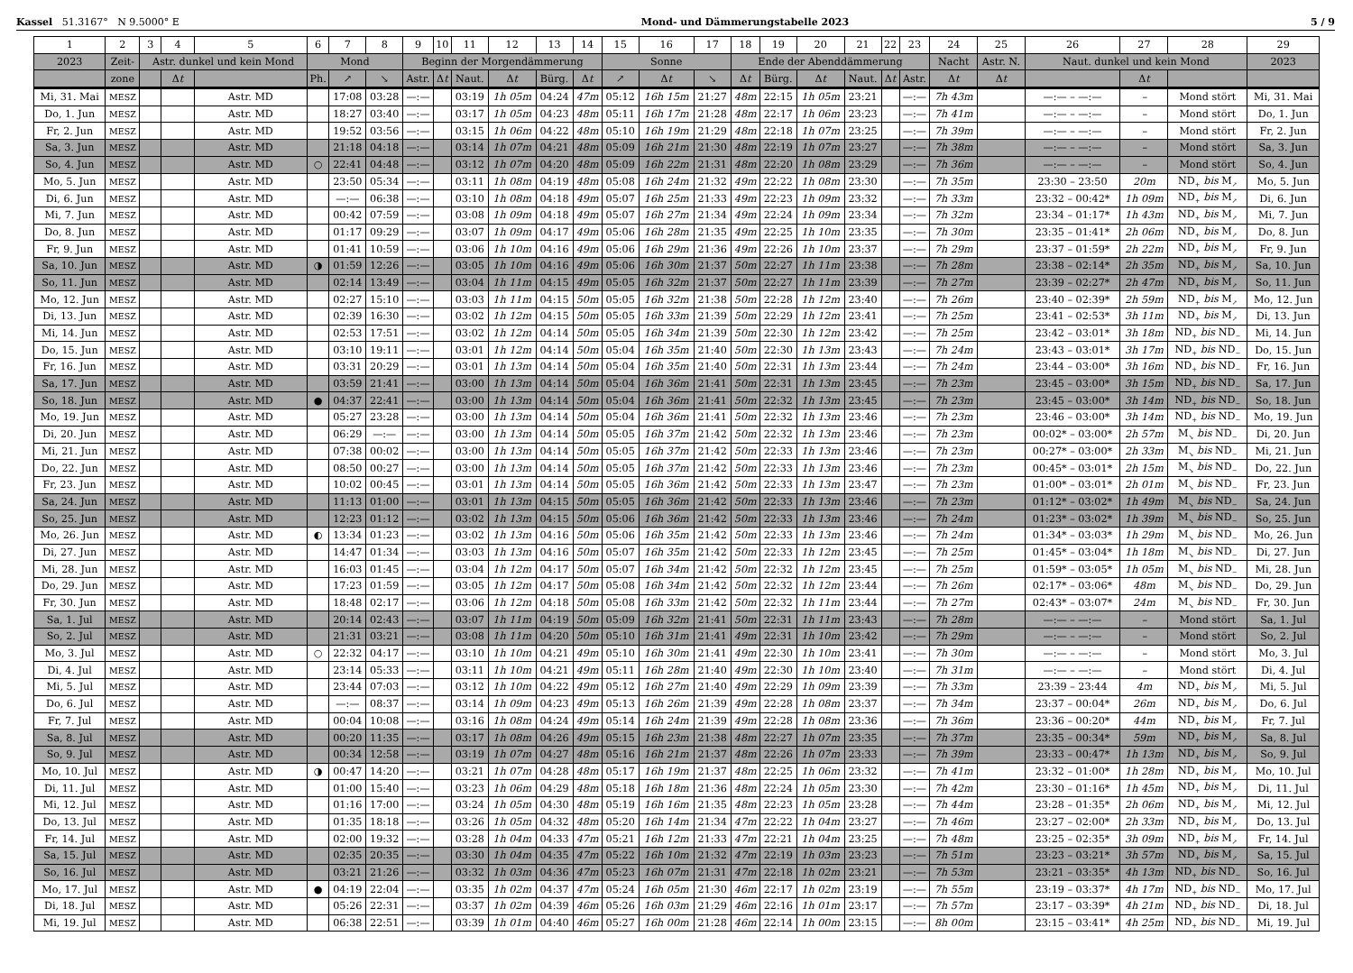Kassel 51.3167° N 9.5000° E Mond- und Dämmerungstabelle 2023 5 / 9
| 1 | 2 | 3 | 4 | 5 | 6 | 7 | 8 | 9 | 10 | 11 | 12 | 13 | 14 | 15 | 16 | 17 | 18 | 19 | 20 | 21 | 22 | 23 | 24 | 25 | 26 | 27 | 28 | 29 |
| --- | --- | --- | --- | --- | --- | --- | --- | --- | --- | --- | --- | --- | --- | --- | --- | --- | --- | --- | --- | --- | --- | --- | --- | --- | --- | --- | --- | --- |
| 2023 | Zeit- | Astr. dunkel und kein Mond | | | Mond | | | Beginn der Morgendämmerung | | | | | | Sonne | | | Ende der Abenddämmerung | | | | | | Nacht | Astr. N. | Naut. dunkel und kein Mond | | | 2023 |
| | zone | | Δ t | | Ph. | ↗ | ↘ | Astr. | Δ t | Naut. | Δ t | Bürg. | Δ t | ↗ | Δ t | ↘ | Δ t | Bürg. | Δ t | Naut. | Δ t | Astr. | Δ t | Δ t | | Δ t | | |
| Mi, 31. Mai | MESZ | | | Astr. MD | | 17:08 | 03:28 | —:— | | 03:19 | 1h 05m | 04:24 | 47m | 05:12 | 16h 15m | 21:27 | 48m | 22:15 | 1h 05m | 23:21 | | —:— | 7h 43m | | —:— – —:— | – | Mond stört | Mi, 31. Mai |
| Do, 1. Jun | MESZ | | | Astr. MD | | 18:27 | 03:40 | —:— | | 03:17 | 1h 05m | 04:23 | 48m | 05:11 | 16h 17m | 21:28 | 48m | 22:17 | 1h 06m | 23:23 | | —:— | 7h 41m | | —:— – —:— | – | Mond stört | Do, 1. Jun |
| Fr, 2. Jun | MESZ | | | Astr. MD | | 19:52 | 03:56 | —:— | | 03:15 | 1h 06m | 04:22 | 48m | 05:10 | 16h 19m | 21:29 | 48m | 22:18 | 1h 07m | 23:25 | | —:— | 7h 39m | | —:— – —:— | – | Mond stört | Fr, 2. Jun |
| Sa, 3. Jun | MESZ | | | Astr. MD | | 21:18 | 04:18 | —:— | | 03:14 | 1h 07m | 04:21 | 48m | 05:09 | 16h 21m | 21:30 | 48m | 22:19 | 1h 07m | 23:27 | | —:— | 7h 38m | | —:— – —:— | – | Mond stört | Sa, 3. Jun |
| So, 4. Jun | MESZ | | | Astr. MD | ○ | 22:41 | 04:48 | —:— | | 03:12 | 1h 07m | 04:20 | 48m | 05:09 | 16h 22m | 21:31 | 48m | 22:20 | 1h 08m | 23:29 | | —:— | 7h 36m | | —:— – —:— | – | Mond stört | So, 4. Jun |
| Mo, 5. Jun | MESZ | | | Astr. MD | | 23:50 | 05:34 | —:— | | 03:11 | 1h 08m | 04:19 | 48m | 05:08 | 16h 24m | 21:32 | 49m | 22:22 | 1h 08m | 23:30 | | —:— | 7h 35m | | 23:30 – 23:50 | 20m | ND<sub>+</sub> bis M<sub>↗</sub> | Mo, 5. Jun |
| Di, 6. Jun | MESZ | | | Astr. MD | | —:— | 06:38 | —:— | | 03:10 | 1h 08m | 04:18 | 49m | 05:07 | 16h 25m | 21:33 | 49m | 22:23 | 1h 09m | 23:32 | | —:— | 7h 33m | | 23:32 – 00:42* | 1h 09m | ND<sub>+</sub> bis M<sub>↗</sub> | Di, 6. Jun |
| Mi, 7. Jun | MESZ | | | Astr. MD | | 00:42 | 07:59 | —:— | | 03:08 | 1h 09m | 04:18 | 49m | 05:07 | 16h 27m | 21:34 | 49m | 22:24 | 1h 09m | 23:34 | | —:— | 7h 32m | | 23:34 – 01:17* | 1h 43m | ND<sub>+</sub> bis M<sub>↗</sub> | Mi, 7. Jun |
| Do, 8. Jun | MESZ | | | Astr. MD | | 01:17 | 09:29 | —:— | | 03:07 | 1h 09m | 04:17 | 49m | 05:06 | 16h 28m | 21:35 | 49m | 22:25 | 1h 10m | 23:35 | | —:— | 7h 30m | | 23:35 – 01:41* | 2h 06m | ND<sub>+</sub> bis M<sub>↗</sub> | Do, 8. Jun |
| Fr, 9. Jun | MESZ | | | Astr. MD | | 01:41 | 10:59 | —:— | | 03:06 | 1h 10m | 04:16 | 49m | 05:06 | 16h 29m | 21:36 | 49m | 22:26 | 1h 10m | 23:37 | | —:— | 7h 29m | | 23:37 – 01:59* | 2h 22m | ND<sub>+</sub> bis M<sub>↗</sub> | Fr, 9. Jun |
| Sa, 10. Jun | MESZ | | | Astr. MD | ◑ | 01:59 | 12:26 | —:— | | 03:05 | 1h 10m | 04:16 | 49m | 05:06 | 16h 30m | 21:37 | 50m | 22:27 | 1h 11m | 23:38 | | —:— | 7h 28m | | 23:38 – 02:14* | 2h 35m | ND<sub>+</sub> bis M<sub>↗</sub> | Sa, 10. Jun |
| So, 11. Jun | MESZ | | | Astr. MD | | 02:14 | 13:49 | —:— | | 03:04 | 1h 11m | 04:15 | 49m | 05:05 | 16h 32m | 21:37 | 50m | 22:27 | 1h 11m | 23:39 | | —:— | 7h 27m | | 23:39 – 02:27* | 2h 47m | ND<sub>+</sub> bis M<sub>↗</sub> | So, 11. Jun |
| Mo, 12. Jun | MESZ | | | Astr. MD | | 02:27 | 15:10 | —:— | | 03:03 | 1h 11m | 04:15 | 50m | 05:05 | 16h 32m | 21:38 | 50m | 22:28 | 1h 12m | 23:40 | | —:— | 7h 26m | | 23:40 – 02:39* | 2h 59m | ND<sub>+</sub> bis M<sub>↗</sub> | Mo, 12. Jun |
| Di, 13. Jun | MESZ | | | Astr. MD | | 02:39 | 16:30 | —:— | | 03:02 | 1h 12m | 04:15 | 50m | 05:05 | 16h 33m | 21:39 | 50m | 22:29 | 1h 12m | 23:41 | | —:— | 7h 25m | | 23:41 – 02:53* | 3h 11m | ND<sub>+</sub> bis M<sub>↗</sub> | Di, 13. Jun |
| Mi, 14. Jun | MESZ | | | Astr. MD | | 02:53 | 17:51 | —:— | | 03:02 | 1h 12m | 04:14 | 50m | 05:05 | 16h 34m | 21:39 | 50m | 22:30 | 1h 12m | 23:42 | | —:— | 7h 25m | | 23:42 – 03:01* | 3h 18m | ND<sub>+</sub> bis ND<sub>−</sub> | Mi, 14. Jun |
| Do, 15. Jun | MESZ | | | Astr. MD | | 03:10 | 19:11 | —:— | | 03:01 | 1h 12m | 04:14 | 50m | 05:04 | 16h 35m | 21:40 | 50m | 22:30 | 1h 13m | 23:43 | | —:— | 7h 24m | | 23:43 – 03:01* | 3h 17m | ND<sub>+</sub> bis ND<sub>−</sub> | Do, 15. Jun |
| Fr, 16. Jun | MESZ | | | Astr. MD | | 03:31 | 20:29 | —:— | | 03:01 | 1h 13m | 04:14 | 50m | 05:04 | 16h 35m | 21:40 | 50m | 22:31 | 1h 13m | 23:44 | | —:— | 7h 24m | | 23:44 – 03:00* | 3h 16m | ND<sub>+</sub> bis ND<sub>−</sub> | Fr, 16. Jun |
| Sa, 17. Jun | MESZ | | | Astr. MD | | 03:59 | 21:41 | —:— | | 03:00 | 1h 13m | 04:14 | 50m | 05:04 | 16h 36m | 21:41 | 50m | 22:31 | 1h 13m | 23:45 | | —:— | 7h 23m | | 23:45 – 03:00* | 3h 15m | ND<sub>+</sub> bis ND<sub>−</sub> | Sa, 17. Jun |
| So, 18. Jun | MESZ | | | Astr. MD | ● | 04:37 | 22:41 | —:— | | 03:00 | 1h 13m | 04:14 | 50m | 05:04 | 16h 36m | 21:41 | 50m | 22:32 | 1h 13m | 23:45 | | —:— | 7h 23m | | 23:45 – 03:00* | 3h 14m | ND<sub>+</sub> bis ND<sub>−</sub> | So, 18. Jun |
| Mo, 19. Jun | MESZ | | | Astr. MD | | 05:27 | 23:28 | —:— | | 03:00 | 1h 13m | 04:14 | 50m | 05:04 | 16h 36m | 21:41 | 50m | 22:32 | 1h 13m | 23:46 | | —:— | 7h 23m | | 23:46 – 03:00* | 3h 14m | ND<sub>+</sub> bis ND<sub>−</sub> | Mo, 19. Jun |
| Di, 20. Jun | MESZ | | | Astr. MD | | 06:29 | —:— | —:— | | 03:00 | 1h 13m | 04:14 | 50m | 05:05 | 16h 37m | 21:42 | 50m | 22:32 | 1h 13m | 23:46 | | —:— | 7h 23m | | 00:02* – 03:00* | 2h 57m | M<sub>↘</sub> bis ND<sub>−</sub> | Di, 20. Jun |
| Mi, 21. Jun | MESZ | | | Astr. MD | | 07:38 | 00:02 | —:— | | 03:00 | 1h 13m | 04:14 | 50m | 05:05 | 16h 37m | 21:42 | 50m | 22:33 | 1h 13m | 23:46 | | —:— | 7h 23m | | 00:27* – 03:00* | 2h 33m | M<sub>↘</sub> bis ND<sub>−</sub> | Mi, 21. Jun |
| Do, 22. Jun | MESZ | | | Astr. MD | | 08:50 | 00:27 | —:— | | 03:00 | 1h 13m | 04:14 | 50m | 05:05 | 16h 37m | 21:42 | 50m | 22:33 | 1h 13m | 23:46 | | —:— | 7h 23m | | 00:45* – 03:01* | 2h 15m | M<sub>↘</sub> bis ND<sub>−</sub> | Do, 22. Jun |
| Fr, 23. Jun | MESZ | | | Astr. MD | | 10:02 | 00:45 | —:— | | 03:01 | 1h 13m | 04:14 | 50m | 05:05 | 16h 36m | 21:42 | 50m | 22:33 | 1h 13m | 23:47 | | —:— | 7h 23m | | 01:00* – 03:01* | 2h 01m | M<sub>↘</sub> bis ND<sub>−</sub> | Fr, 23. Jun |
| Sa, 24. Jun | MESZ | | | Astr. MD | | 11:13 | 01:00 | —:— | | 03:01 | 1h 13m | 04:15 | 50m | 05:05 | 16h 36m | 21:42 | 50m | 22:33 | 1h 13m | 23:46 | | —:— | 7h 23m | | 01:12* – 03:02* | 1h 49m | M<sub>↘</sub> bis ND<sub>−</sub> | Sa, 24. Jun |
| So, 25. Jun | MESZ | | | Astr. MD | | 12:23 | 01:12 | —:— | | 03:02 | 1h 13m | 04:15 | 50m | 05:06 | 16h 36m | 21:42 | 50m | 22:33 | 1h 13m | 23:46 | | —:— | 7h 24m | | 01:23* – 03:02* | 1h 39m | M<sub>↘</sub> bis ND<sub>−</sub> | So, 25. Jun |
| Mo, 26. Jun | MESZ | | | Astr. MD | ◐ | 13:34 | 01:23 | —:— | | 03:02 | 1h 13m | 04:16 | 50m | 05:06 | 16h 35m | 21:42 | 50m | 22:33 | 1h 13m | 23:46 | | —:— | 7h 24m | | 01:34* – 03:03* | 1h 29m | M<sub>↘</sub> bis ND<sub>−</sub> | Mo, 26. Jun |
| Di, 27. Jun | MESZ | | | Astr. MD | | 14:47 | 01:34 | —:— | | 03:03 | 1h 13m | 04:16 | 50m | 05:07 | 16h 35m | 21:42 | 50m | 22:33 | 1h 12m | 23:45 | | —:— | 7h 25m | | 01:45* – 03:04* | 1h 18m | M<sub>↘</sub> bis ND<sub>−</sub> | Di, 27. Jun |
| Mi, 28. Jun | MESZ | | | Astr. MD | | 16:03 | 01:45 | —:— | | 03:04 | 1h 12m | 04:17 | 50m | 05:07 | 16h 34m | 21:42 | 50m | 22:32 | 1h 12m | 23:45 | | —:— | 7h 25m | | 01:59* – 03:05* | 1h 05m | M<sub>↘</sub> bis ND<sub>−</sub> | Mi, 28. Jun |
| Do, 29. Jun | MESZ | | | Astr. MD | | 17:23 | 01:59 | —:— | | 03:05 | 1h 12m | 04:17 | 50m | 05:08 | 16h 34m | 21:42 | 50m | 22:32 | 1h 12m | 23:44 | | —:— | 7h 26m | | 02:17* – 03:06* | 48m | M<sub>↘</sub> bis ND<sub>−</sub> | Do, 29. Jun |
| Fr, 30. Jun | MESZ | | | Astr. MD | | 18:48 | 02:17 | —:— | | 03:06 | 1h 12m | 04:18 | 50m | 05:08 | 16h 33m | 21:42 | 50m | 22:32 | 1h 11m | 23:44 | | —:— | 7h 27m | | 02:43* – 03:07* | 24m | M<sub>↘</sub> bis ND<sub>−</sub> | Fr, 30. Jun |
| Sa, 1. Jul | MESZ | | | Astr. MD | | 20:14 | 02:43 | —:— | | 03:07 | 1h 11m | 04:19 | 50m | 05:09 | 16h 32m | 21:41 | 50m | 22:31 | 1h 11m | 23:43 | | —:— | 7h 28m | | —:— – —:— | – | Mond stört | Sa, 1. Jul |
| So, 2. Jul | MESZ | | | Astr. MD | | 21:31 | 03:21 | —:— | | 03:08 | 1h 11m | 04:20 | 50m | 05:10 | 16h 31m | 21:41 | 49m | 22:31 | 1h 10m | 23:42 | | —:— | 7h 29m | | —:— – —:— | – | Mond stört | So, 2. Jul |
| Mo, 3. Jul | MESZ | | | Astr. MD | ○ | 22:32 | 04:17 | —:— | | 03:10 | 1h 10m | 04:21 | 49m | 05:10 | 16h 30m | 21:41 | 49m | 22:30 | 1h 10m | 23:41 | | —:— | 7h 30m | | —:— – —:— | – | Mond stört | Mo, 3. Jul |
| Di, 4. Jul | MESZ | | | Astr. MD | | 23:14 | 05:33 | —:— | | 03:11 | 1h 10m | 04:21 | 49m | 05:11 | 16h 28m | 21:40 | 49m | 22:30 | 1h 10m | 23:40 | | —:— | 7h 31m | | —:— – —:— | – | Mond stört | Di, 4. Jul |
| Mi, 5. Jul | MESZ | | | Astr. MD | | 23:44 | 07:03 | —:— | | 03:12 | 1h 10m | 04:22 | 49m | 05:12 | 16h 27m | 21:40 | 49m | 22:29 | 1h 09m | 23:39 | | —:— | 7h 33m | | 23:39 – 23:44 | 4m | ND<sub>+</sub> bis M<sub>↗</sub> | Mi, 5. Jul |
| Do, 6. Jul | MESZ | | | Astr. MD | | —:— | 08:37 | —:— | | 03:14 | 1h 09m | 04:23 | 49m | 05:13 | 16h 26m | 21:39 | 49m | 22:28 | 1h 08m | 23:37 | | —:— | 7h 34m | | 23:37 – 00:04* | 26m | ND<sub>+</sub> bis M<sub>↗</sub> | Do, 6. Jul |
| Fr, 7. Jul | MESZ | | | Astr. MD | | 00:04 | 10:08 | —:— | | 03:16 | 1h 08m | 04:24 | 49m | 05:14 | 16h 24m | 21:39 | 49m | 22:28 | 1h 08m | 23:36 | | —:— | 7h 36m | | 23:36 – 00:20* | 44m | ND<sub>+</sub> bis M<sub>↗</sub> | Fr, 7. Jul |
| Sa, 8. Jul | MESZ | | | Astr. MD | | 00:20 | 11:35 | —:— | | 03:17 | 1h 08m | 04:26 | 49m | 05:15 | 16h 23m | 21:38 | 48m | 22:27 | 1h 07m | 23:35 | | —:— | 7h 37m | | 23:35 – 00:34* | 59m | ND<sub>+</sub> bis M<sub>↗</sub> | Sa, 8. Jul |
| So, 9. Jul | MESZ | | | Astr. MD | | 00:34 | 12:58 | —:— | | 03:19 | 1h 07m | 04:27 | 48m | 05:16 | 16h 21m | 21:37 | 48m | 22:26 | 1h 07m | 23:33 | | —:— | 7h 39m | | 23:33 – 00:47* | 1h 13m | ND<sub>+</sub> bis M<sub>↗</sub> | So, 9. Jul |
| Mo, 10. Jul | MESZ | | | Astr. MD | ◑ | 00:47 | 14:20 | —:— | | 03:21 | 1h 07m | 04:28 | 48m | 05:17 | 16h 19m | 21:37 | 48m | 22:25 | 1h 06m | 23:32 | | —:— | 7h 41m | | 23:32 – 01:00* | 1h 28m | ND<sub>+</sub> bis M<sub>↗</sub> | Mo, 10. Jul |
| Di, 11. Jul | MESZ | | | Astr. MD | | 01:00 | 15:40 | —:— | | 03:23 | 1h 06m | 04:29 | 48m | 05:18 | 16h 18m | 21:36 | 48m | 22:24 | 1h 05m | 23:30 | | —:— | 7h 42m | | 23:30 – 01:16* | 1h 45m | ND<sub>+</sub> bis M<sub>↗</sub> | Di, 11. Jul |
| Mi, 12. Jul | MESZ | | | Astr. MD | | 01:16 | 17:00 | —:— | | 03:24 | 1h 05m | 04:30 | 48m | 05:19 | 16h 16m | 21:35 | 48m | 22:23 | 1h 05m | 23:28 | | —:— | 7h 44m | | 23:28 – 01:35* | 2h 06m | ND<sub>+</sub> bis M<sub>↗</sub> | Mi, 12. Jul |
| Do, 13. Jul | MESZ | | | Astr. MD | | 01:35 | 18:18 | —:— | | 03:26 | 1h 05m | 04:32 | 48m | 05:20 | 16h 14m | 21:34 | 47m | 22:22 | 1h 04m | 23:27 | | —:— | 7h 46m | | 23:27 – 02:00* | 2h 33m | ND<sub>+</sub> bis M<sub>↗</sub> | Do, 13. Jul |
| Fr, 14. Jul | MESZ | | | Astr. MD | | 02:00 | 19:32 | —:— | | 03:28 | 1h 04m | 04:33 | 47m | 05:21 | 16h 12m | 21:33 | 47m | 22:21 | 1h 04m | 23:25 | | —:— | 7h 48m | | 23:25 – 02:35* | 3h 09m | ND<sub>+</sub> bis M<sub>↗</sub> | Fr, 14. Jul |
| Sa, 15. Jul | MESZ | | | Astr. MD | | 02:35 | 20:35 | —:— | | 03:30 | 1h 04m | 04:35 | 47m | 05:22 | 16h 10m | 21:32 | 47m | 22:19 | 1h 03m | 23:23 | | —:— | 7h 51m | | 23:23 – 03:21* | 3h 57m | ND<sub>+</sub> bis M<sub>↗</sub> | Sa, 15. Jul |
| So, 16. Jul | MESZ | | | Astr. MD | | 03:21 | 21:26 | —:— | | 03:32 | 1h 03m | 04:36 | 47m | 05:23 | 16h 07m | 21:31 | 47m | 22:18 | 1h 02m | 23:21 | | —:— | 7h 53m | | 23:21 – 03:35* | 4h 13m | ND<sub>+</sub> bis ND<sub>−</sub> | So, 16. Jul |
| Mo, 17. Jul | MESZ | | | Astr. MD | ● | 04:19 | 22:04 | —:— | | 03:35 | 1h 02m | 04:37 | 47m | 05:24 | 16h 05m | 21:30 | 46m | 22:17 | 1h 02m | 23:19 | | —:— | 7h 55m | | 23:19 – 03:37* | 4h 17m | ND<sub>+</sub> bis ND<sub>−</sub> | Mo, 17. Jul |
| Di, 18. Jul | MESZ | | | Astr. MD | | 05:26 | 22:31 | —:— | | 03:37 | 1h 02m | 04:39 | 46m | 05:26 | 16h 03m | 21:29 | 46m | 22:16 | 1h 01m | 23:17 | | —:— | 7h 57m | | 23:17 – 03:39* | 4h 21m | ND<sub>+</sub> bis ND<sub>−</sub> | Di, 18. Jul |
| Mi, 19. Jul | MESZ | | | Astr. MD | | 06:38 | 22:51 | —:— | | 03:39 | 1h 01m | 04:40 | 46m | 05:27 | 16h 00m | 21:28 | 46m | 22:14 | 1h 00m | 23:15 | | —:— | 8h 00m | | 23:15 – 03:41* | 4h 25m | ND<sub>+</sub> bis ND<sub>−</sub> | Mi, 19. Jul |